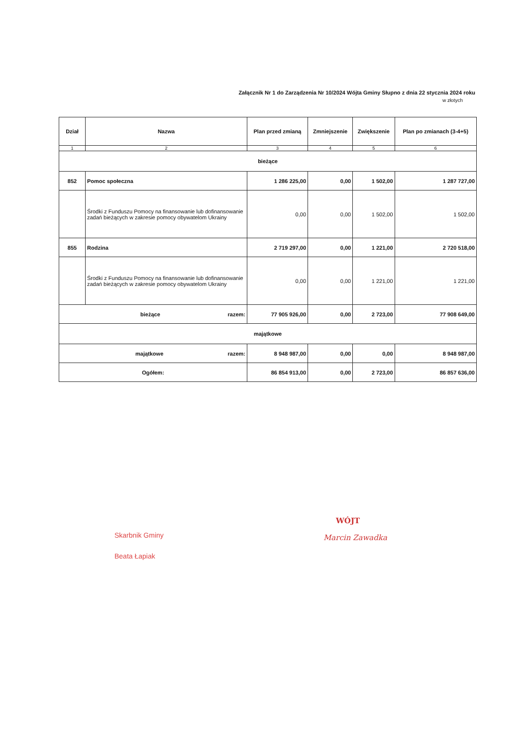Załącznik Nr 1 do Zarządzenia Nr 10/2024 Wójta Gminy Słupno z dnia 22 stycznia 2024 roku
w złotych
| Dział | Nazwa | Plan przed zmianą | Zmniejszenie | Zwiększenie | Plan po zmianach (3-4+5) |
| --- | --- | --- | --- | --- | --- |
| 1 | 2 | 3 | 4 | 5 | 6 |
| bieżące | | | | | |
| 852 | Pomoc społeczna | 1 286 225,00 | 0,00 | 1 502,00 | 1 287 727,00 |
| | Środki z Funduszu Pomocy na finansowanie lub dofinansowanie zadań bieżących w zakresie pomocy obywatelom Ukrainy | 0,00 | 0,00 | 1 502,00 | 1 502,00 |
| 855 | Rodzina | 2 719 297,00 | 0,00 | 1 221,00 | 2 720 518,00 |
| | Środki z Funduszu Pomocy na finansowanie lub dofinansowanie zadań bieżących w zakresie pomocy obywatelom Ukrainy | 0,00 | 0,00 | 1 221,00 | 1 221,00 |
| bieżące razem: | | 77 905 926,00 | 0,00 | 2 723,00 | 77 908 649,00 |
| majątkowe | | | | | |
| majątkowe razem: | | 8 948 987,00 | 0,00 | 0,00 | 8 948 987,00 |
| Ogółem: | | 86 854 913,00 | 0,00 | 2 723,00 | 86 857 636,00 |
Skarbnik Gminy
Beata Łapiak
WÓJT
Marcin Zawadka